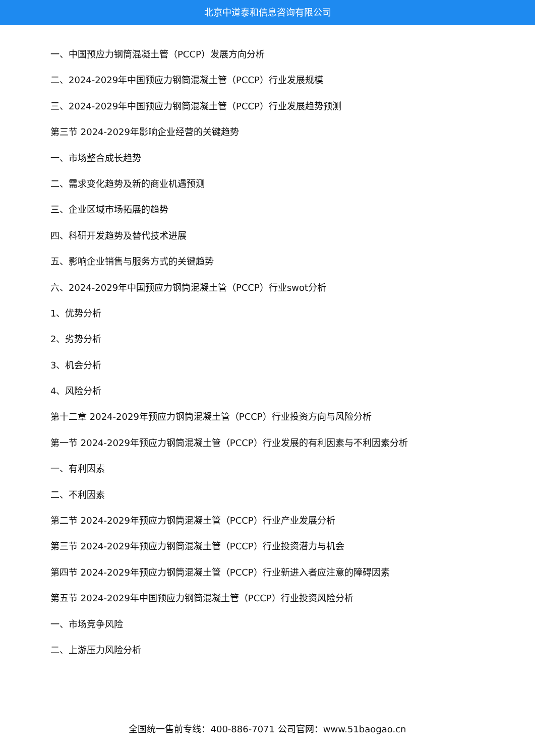北京中道泰和信息咨询有限公司
一、中国预应力钢筒混凝土管（PCCP）发展方向分析
二、2024-2029年中国预应力钢筒混凝土管（PCCP）行业发展规模
三、2024-2029年中国预应力钢筒混凝土管（PCCP）行业发展趋势预测
第三节 2024-2029年影响企业经营的关键趋势
一、市场整合成长趋势
二、需求变化趋势及新的商业机遇预测
三、企业区域市场拓展的趋势
四、科研开发趋势及替代技术进展
五、影响企业销售与服务方式的关键趋势
六、2024-2029年中国预应力钢筒混凝土管（PCCP）行业swot分析
1、优势分析
2、劣势分析
3、机会分析
4、风险分析
第十二章 2024-2029年预应力钢筒混凝土管（PCCP）行业投资方向与风险分析
第一节 2024-2029年预应力钢筒混凝土管（PCCP）行业发展的有利因素与不利因素分析
一、有利因素
二、不利因素
第二节 2024-2029年预应力钢筒混凝土管（PCCP）行业产业发展分析
第三节 2024-2029年预应力钢筒混凝土管（PCCP）行业投资潜力与机会
第四节 2024-2029年预应力钢筒混凝土管（PCCP）行业新进入者应注意的障碍因素
第五节 2024-2029年中国预应力钢筒混凝土管（PCCP）行业投资风险分析
一、市场竞争风险
二、上游压力风险分析
全国统一售前专线：400-886-7071 公司官网：www.51baogao.cn